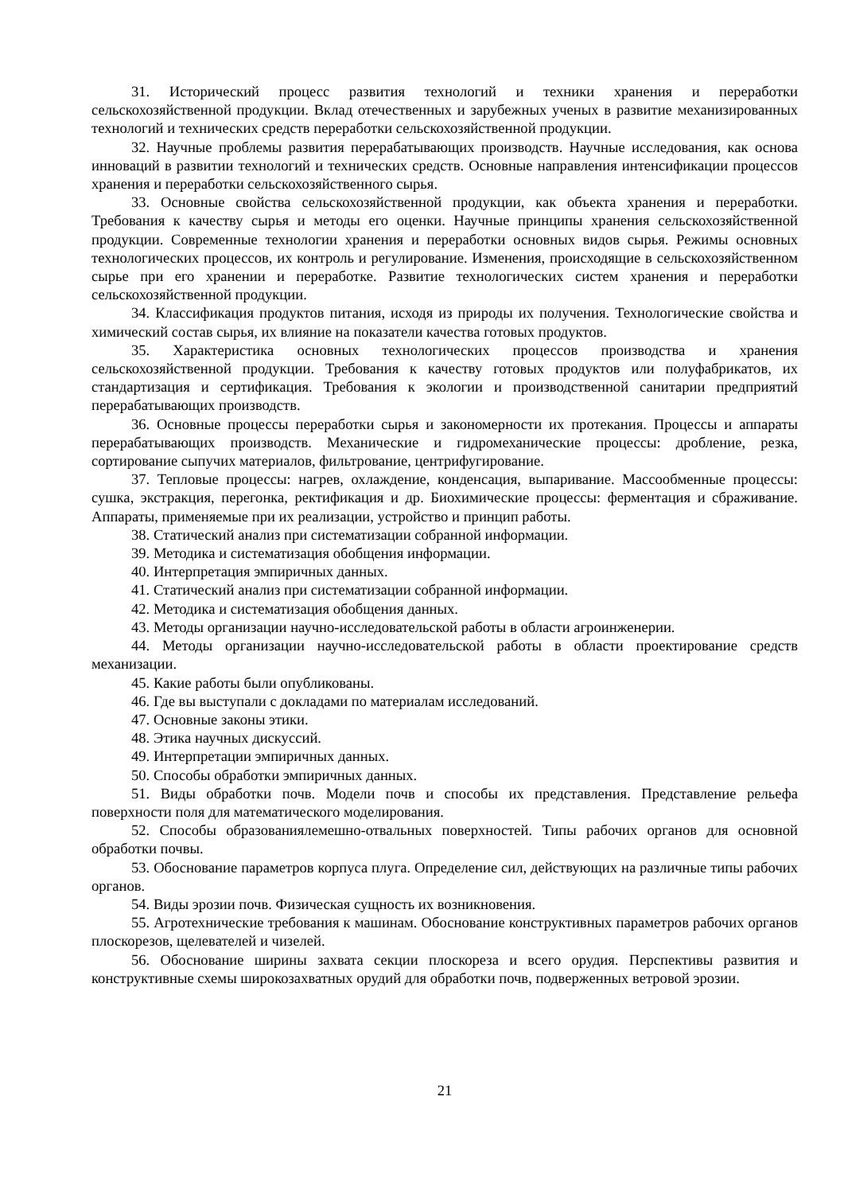31. Исторический процесс развития технологий и техники хранения и переработки сельскохозяйственной продукции. Вклад отечественных и зарубежных ученых в развитие механизированных технологий и технических средств переработки сельскохозяйственной продукции.
32. Научные проблемы развития перерабатывающих производств. Научные исследования, как основа инноваций в развитии технологий и технических средств. Основные направления интенсификации процессов хранения и переработки сельскохозяйственного сырья.
33. Основные свойства сельскохозяйственной продукции, как объекта хранения и переработки. Требования к качеству сырья и методы его оценки. Научные принципы хранения сельскохозяйственной продукции. Современные технологии хранения и переработки основных видов сырья. Режимы основных технологических процессов, их контроль и регулирование. Изменения, происходящие в сельскохозяйственном сырье при его хранении и переработке. Развитие технологических систем хранения и переработки сельскохозяйственной продукции.
34. Классификация продуктов питания, исходя из природы их получения. Технологические свойства и химический состав сырья, их влияние на показатели качества готовых продуктов.
35. Характеристика основных технологических процессов производства и хранения сельскохозяйственной продукции. Требования к качеству готовых продуктов или полуфабрикатов, их стандартизация и сертификация. Требования к экологии и производственной санитарии предприятий перерабатывающих производств.
36. Основные процессы переработки сырья и закономерности их протекания. Процессы и аппараты перерабатывающих производств. Механические и гидромеханические процессы: дробление, резка, сортирование сыпучих материалов, фильтрование, центрифугирование.
37. Тепловые процессы: нагрев, охлаждение, конденсация, выпаривание. Массообменные процессы: сушка, экстракция, перегонка, ректификация и др. Биохимические процессы: ферментация и сбраживание. Аппараты, применяемые при их реализации, устройство и принцип работы.
38. Статический анализ при систематизации собранной информации.
39. Методика и систематизация обобщения информации.
40. Интерпретация эмпиричных данных.
41. Статический анализ при систематизации собранной информации.
42. Методика и систематизация обобщения данных.
43. Методы организации научно-исследовательской работы в области агроинженерии.
44. Методы организации научно-исследовательской работы в области проектирование средств механизации.
45. Какие работы были опубликованы.
46. Где вы выступали с докладами по материалам исследований.
47. Основные законы этики.
48. Этика научных дискуссий.
49. Интерпретации эмпиричных данных.
50. Способы обработки эмпиричных данных.
51. Виды обработки почв. Модели почв и способы их представления. Представление рельефа поверхности поля для математического моделирования.
52. Способы образованиялемешно-отвальных поверхностей. Типы рабочих органов для основной обработки почвы.
53. Обоснование параметров корпуса плуга. Определение сил, действующих на различные типы рабочих органов.
54. Виды эрозии почв. Физическая сущность их возникновения.
55. Агротехнические требования к машинам. Обоснование конструктивных параметров рабочих органов плоскорезов, щелевателей и чизелей.
56. Обоснование ширины захвата секции плоскореза и всего орудия. Перспективы развития и конструктивные схемы широкозахватных орудий для обработки почв, подверженных ветровой эрозии.
21